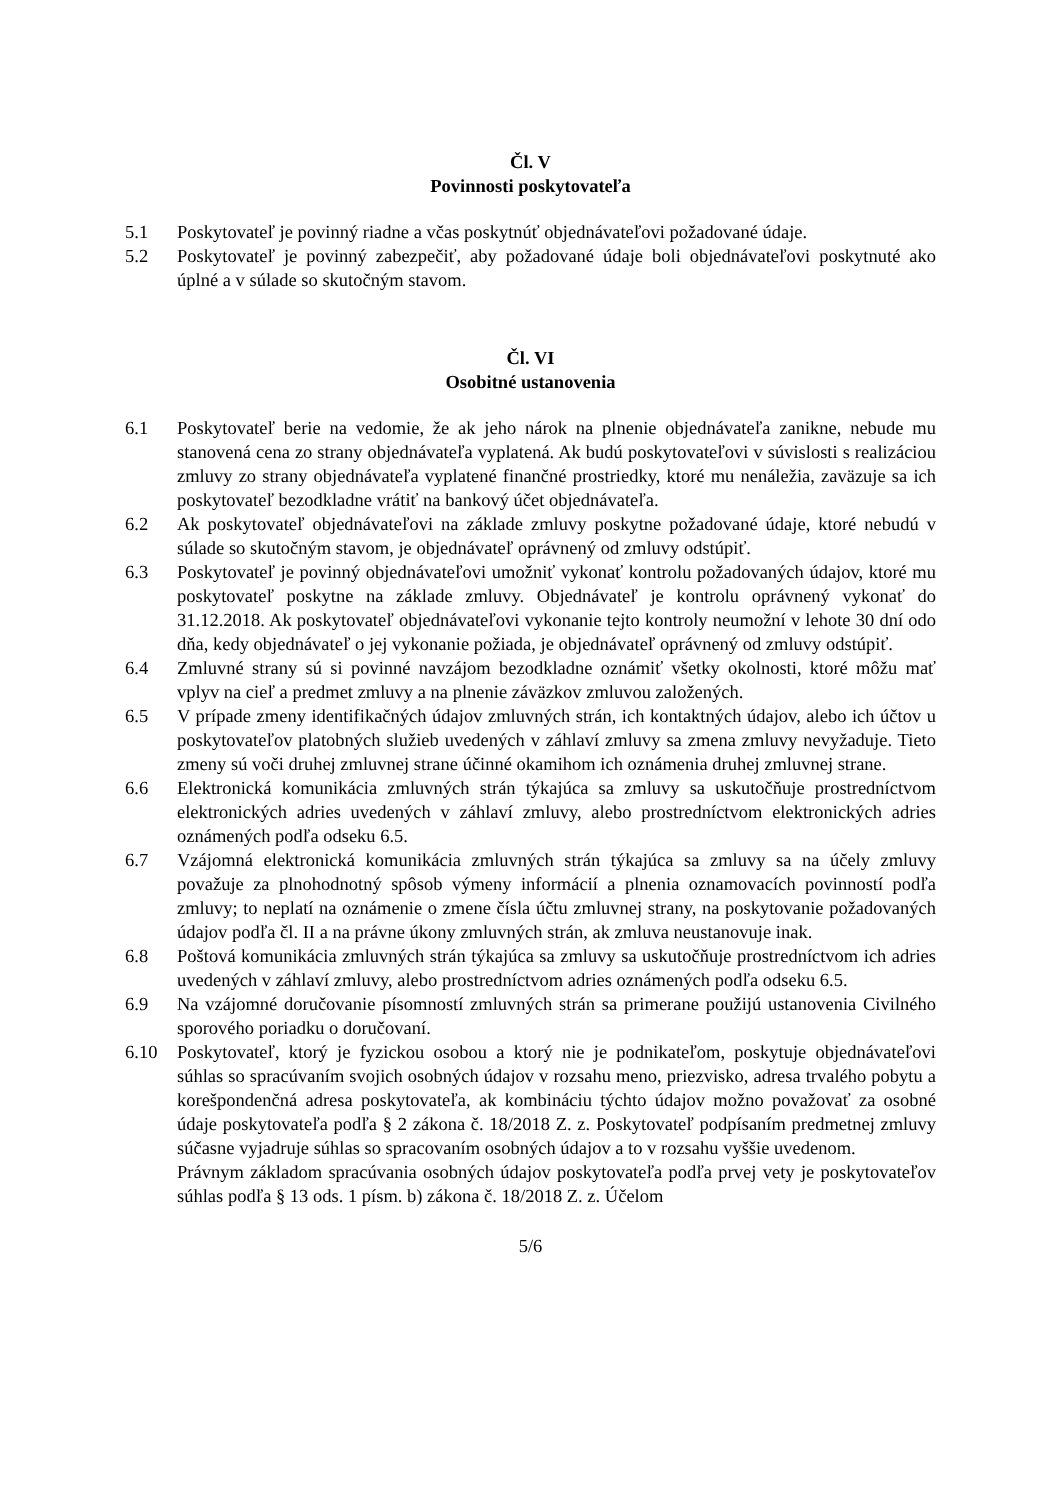Čl. V
Povinnosti poskytovateľa
5.1 Poskytovateľ je povinný riadne a včas poskytnúť objednávateľovi požadované údaje.
5.2 Poskytovateľ je povinný zabezpečiť, aby požadované údaje boli objednávateľovi poskytnuté ako úplné a v súlade so skutočným stavom.
Čl. VI
Osobitné ustanovenia
6.1 Poskytovateľ berie na vedomie, že ak jeho nárok na plnenie objednávateľa zanikne, nebude mu stanovená cena zo strany objednávateľa vyplatená. Ak budú poskytovateľovi v súvislosti s realizáciou zmluvy zo strany objednávateľa vyplatené finančné prostriedky, ktoré mu nenáležia, zaväzuje sa ich poskytovateľ bezodkladne vrátiť na bankový účet objednávateľa.
6.2 Ak poskytovateľ objednávateľovi na základe zmluvy poskytne požadované údaje, ktoré nebudú v súlade so skutočným stavom, je objednávateľ oprávnený od zmluvy odstúpiť.
6.3 Poskytovateľ je povinný objednávateľovi umožniť vykonať kontrolu požadovaných údajov, ktoré mu poskytovateľ poskytne na základe zmluvy. Objednávateľ je kontrolu oprávnený vykonať do 31.12.2018. Ak poskytovateľ objednávateľovi vykonanie tejto kontroly neumožní v lehote 30 dní odo dňa, kedy objednávateľ o jej vykonanie požiada, je objednávateľ oprávnený od zmluvy odstúpiť.
6.4 Zmluvné strany sú si povinné navzájom bezodkladne oznámiť všetky okolnosti, ktoré môžu mať vplyv na cieľ a predmet zmluvy a na plnenie záväzkov zmluvou založených.
6.5 V prípade zmeny identifikačných údajov zmluvných strán, ich kontaktných údajov, alebo ich účtov u poskytovateľov platobných služieb uvedených v záhlaví zmluvy sa zmena zmluvy nevyžaduje. Tieto zmeny sú voči druhej zmluvnej strane účinné okamihom ich oznámenia druhej zmluvnej strane.
6.6 Elektronická komunikácia zmluvných strán týkajúca sa zmluvy sa uskutočňuje prostredníctvom elektronických adries uvedených v záhlaví zmluvy, alebo prostredníctvom elektronických adries oznámených podľa odseku 6.5.
6.7 Vzájomná elektronická komunikácia zmluvných strán týkajúca sa zmluvy sa na účely zmluvy považuje za plnohodnotný spôsob výmeny informácií a plnenia oznamovacích povinností podľa zmluvy; to neplatí na oznámenie o zmene čísla účtu zmluvnej strany, na poskytovanie požadovaných údajov podľa čl. II a na právne úkony zmluvných strán, ak zmluva neustanovuje inak.
6.8 Poštová komunikácia zmluvných strán týkajúca sa zmluvy sa uskutočňuje prostredníctvom ich adries uvedených v záhlaví zmluvy, alebo prostredníctvom adries oznámených podľa odseku 6.5.
6.9 Na vzájomné doručovanie písomností zmluvných strán sa primerane použijú ustanovenia Civilného sporového poriadku o doručovaní.
6.10 Poskytovateľ, ktorý je fyzickou osobou a ktorý nie je podnikateľom, poskytuje objednávateľovi súhlas so spracúvaním svojich osobných údajov v rozsahu meno, priezvisko, adresa trvalého pobytu a korešpondenčná adresa poskytovateľa, ak kombináciu týchto údajov možno považovať za osobné údaje poskytovateľa podľa § 2 zákona č. 18/2018 Z. z. Poskytovateľ podpísaním predmetnej zmluvy súčasne vyjadruje súhlas so spracovaním osobných údajov a to v rozsahu vyššie uvedenom.
Právnym základom spracúvania osobných údajov poskytovateľa podľa prvej vety je poskytovateľov súhlas podľa § 13 ods. 1 písm. b) zákona č. 18/2018 Z. z. Účelom
5/6